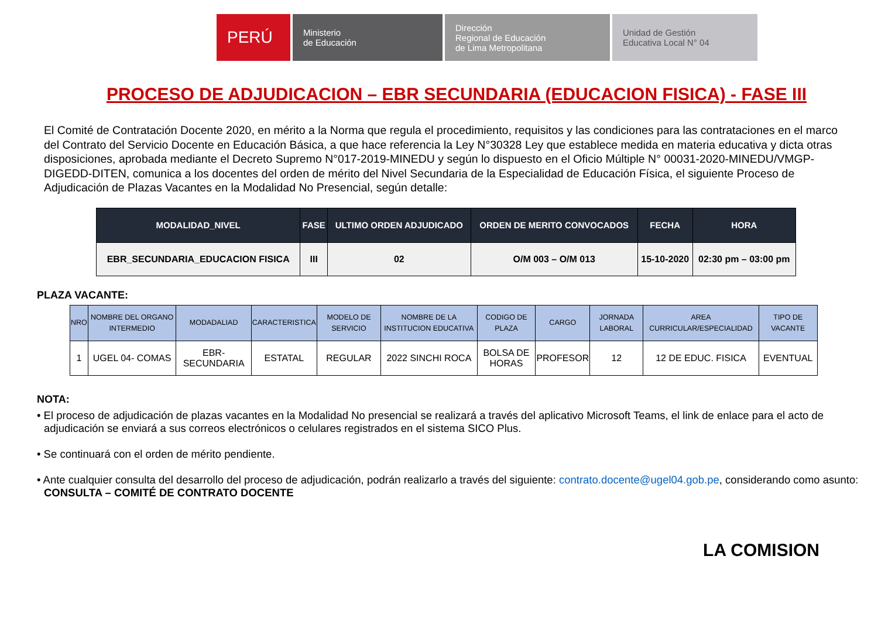PERÚ
Ministerio
de Educación
Dirección
Regional de Educación
de Lima Metropolitana
Unidad de Gestión
Educativa Local N° 04
PROCESO DE ADJUDICACION – EBR SECUNDARIA (EDUCACION FISICA) - FASE III
El Comité de Contratación Docente 2020, en mérito a la Norma que regula el procedimiento, requisitos y las condiciones para las contrataciones en el marco del Contrato del Servicio Docente en Educación Básica, a que hace referencia la Ley N°30328 Ley que establece medida en materia educativa y dicta otras disposiciones, aprobada mediante el Decreto Supremo N°017-2019-MINEDU y según lo dispuesto en el Oficio Múltiple N° 00031-2020-MINEDU/VMGP-DIGEDD-DITEN, comunica a los docentes del orden de mérito del Nivel Secundaria de la Especialidad de Educación Física, el siguiente Proceso de Adjudicación de Plazas Vacantes en la Modalidad No Presencial, según detalle:
| MODALIDAD_NIVEL | FASE | ULTIMO ORDEN ADJUDICADO | ORDEN DE MERITO CONVOCADOS | FECHA | HORA |
| --- | --- | --- | --- | --- | --- |
| EBR_SECUNDARIA_EDUCACION FISICA | III | 02 | O/M 003 – O/M 013 | 15-10-2020 | 02:30 pm – 03:00 pm |
PLAZA VACANTE:
| NRO | NOMBRE DEL ORGANO INTERMEDIO | MODADALIAD | CARACTERISTICA | MODELO DE SERVICIO | NOMBRE DE LA INSTITUCION EDUCATIVA | CODIGO DE PLAZA | CARGO | JORNADA LABORAL | AREA CURRICULAR/ESPECIALIDAD | TIPO DE VACANTE |
| --- | --- | --- | --- | --- | --- | --- | --- | --- | --- | --- |
| 1 | UGEL 04- COMAS | EBR- SECUNDARIA | ESTATAL | REGULAR | 2022 SINCHI ROCA | BOLSA DE HORAS | PROFESOR | 12 | 12 DE EDUC. FISICA | EVENTUAL |
NOTA:
• El proceso de adjudicación de plazas vacantes en la Modalidad No presencial se realizará a través del aplicativo Microsoft Teams, el link de enlace para el acto de adjudicación se enviará a sus correos electrónicos o celulares registrados en el sistema SICO Plus.
• Se continuará con el orden de mérito pendiente.
• Ante cualquier consulta del desarrollo del proceso de adjudicación, podrán realizarlo a través del siguiente: contrato.docente@ugel04.gob.pe, considerando como asunto: CONSULTA – COMITÉ DE CONTRATO DOCENTE
LA COMISION